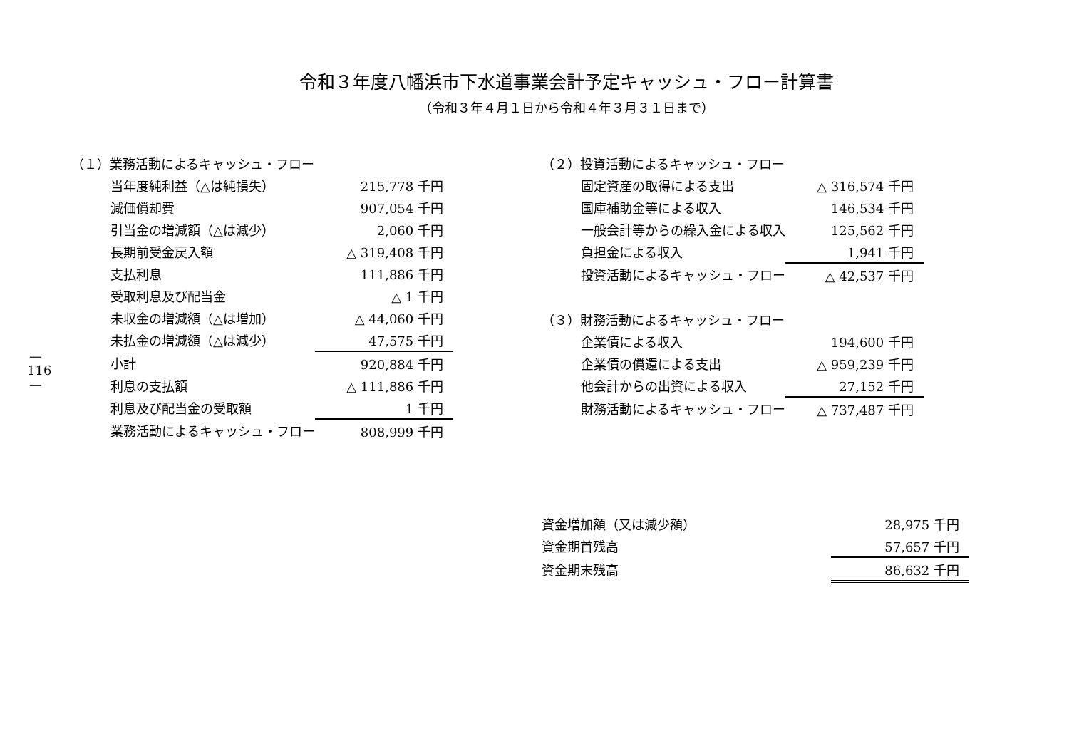—
116
—
令和３年度八幡浜市下水道事業会計予定キャッシュ・フロー計算書
（令和３年４月１日から令和４年３月３１日まで）
| （１）業務活動によるキャッシュ・フロー | |
| 当年度純利益（△は純損失） | 215,778 千円 |
| 減価償却費 | 907,054 千円 |
| 引当金の増減額（△は減少） | 2,060 千円 |
| 長期前受金戻入額 | △ 319,408 千円 |
| 支払利息 | 111,886 千円 |
| 受取利息及び配当金 | △ 1 千円 |
| 未収金の増減額（△は増加） | △ 44,060 千円 |
| 未払金の増減額（△は減少） | 47,575 千円 |
| 小計 | 920,884 千円 |
| 利息の支払額 | △ 111,886 千円 |
| 利息及び配当金の受取額 | 1 千円 |
| 業務活動によるキャッシュ・フロー | 808,999 千円 |
| （２）投資活動によるキャッシュ・フロー | |
| 固定資産の取得による支出 | △ 316,574 千円 |
| 国庫補助金等による収入 | 146,534 千円 |
| 一般会計等からの繰入金による収入 | 125,562 千円 |
| 負担金による収入 | 1,941 千円 |
| 投資活動によるキャッシュ・フロー | △ 42,537 千円 |
| （３）財務活動によるキャッシュ・フロー | |
| 企業債による収入 | 194,600 千円 |
| 企業債の償還による支出 | △ 959,239 千円 |
| 他会計からの出資による収入 | 27,152 千円 |
| 財務活動によるキャッシュ・フロー | △ 737,487 千円 |
| 資金増加額（又は減少額） | 28,975 千円 |
| 資金期首残高 | 57,657 千円 |
| 資金期末残高 | 86,632 千円 |